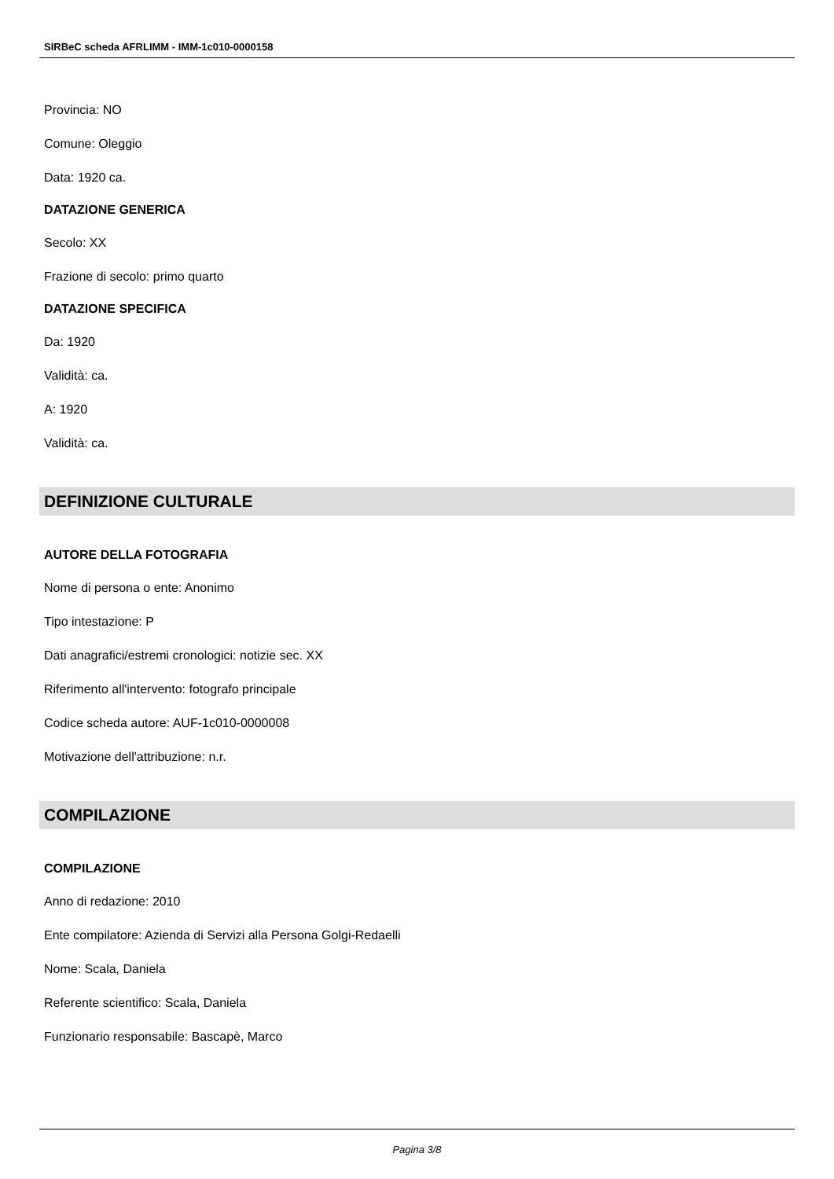SIRBeC scheda AFRLIMM - IMM-1c010-0000158
Provincia: NO
Comune: Oleggio
Data: 1920 ca.
DATAZIONE GENERICA
Secolo: XX
Frazione di secolo: primo quarto
DATAZIONE SPECIFICA
Da: 1920
Validità: ca.
A: 1920
Validità: ca.
DEFINIZIONE CULTURALE
AUTORE DELLA FOTOGRAFIA
Nome di persona o ente: Anonimo
Tipo intestazione: P
Dati anagrafici/estremi cronologici: notizie sec. XX
Riferimento all'intervento: fotografo principale
Codice scheda autore: AUF-1c010-0000008
Motivazione dell'attribuzione: n.r.
COMPILAZIONE
COMPILAZIONE
Anno di redazione: 2010
Ente compilatore: Azienda di Servizi alla Persona Golgi-Redaelli
Nome: Scala, Daniela
Referente scientifico: Scala, Daniela
Funzionario responsabile: Bascapè, Marco
Pagina 3/8